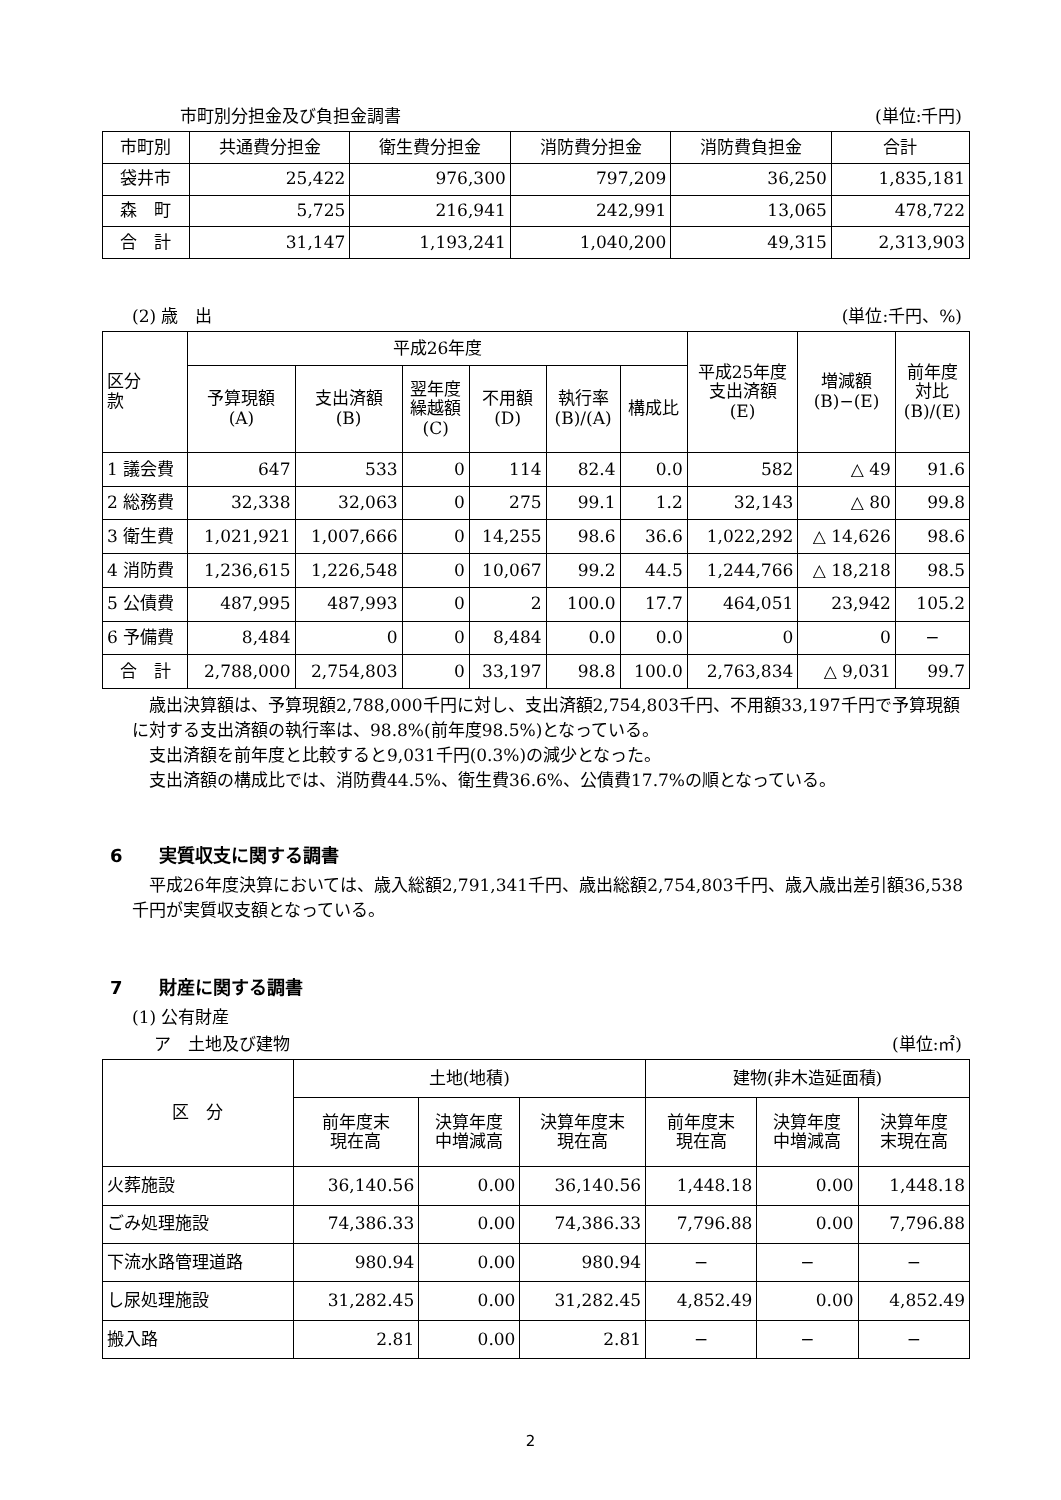市町別分担金及び負担金調書 (単位:千円)
| 市町別 | 共通費分担金 | 衛生費分担金 | 消防費分担金 | 消防費負担金 | 合計 |
| --- | --- | --- | --- | --- | --- |
| 袋井市 | 25,422 | 976,300 | 797,209 | 36,250 | 1,835,181 |
| 森 町 | 5,725 | 216,941 | 242,991 | 13,065 | 478,722 |
| 合 計 | 31,147 | 1,193,241 | 1,040,200 | 49,315 | 2,313,903 |
(2) 歳　出 (単位:千円、%)
| 区分 款 | 平成26年度 | | | | | | 平成25年度 支出済額 (E) | 増減額 (B)−(E) | 前年度 対比 (B)/(E) |
| --- | --- | --- | --- | --- | --- | --- | --- | --- | --- |
| | 予算現額 (A) | 支出済額 (B) | 翌年度 繰越額 (C) | 不用額 (D) | 執行率 (B)/(A) | 構成比 | | | |
| 1 議会費 | 647 | 533 | 0 | 114 | 82.4 | 0.0 | 582 | △ 49 | 91.6 |
| 2 総務費 | 32,338 | 32,063 | 0 | 275 | 99.1 | 1.2 | 32,143 | △ 80 | 99.8 |
| 3 衛生費 | 1,021,921 | 1,007,666 | 0 | 14,255 | 98.6 | 36.6 | 1,022,292 | △ 14,626 | 98.6 |
| 4 消防費 | 1,236,615 | 1,226,548 | 0 | 10,067 | 99.2 | 44.5 | 1,244,766 | △ 18,218 | 98.5 |
| 5 公債費 | 487,995 | 487,993 | 0 | 2 | 100.0 | 17.7 | 464,051 | 23,942 | 105.2 |
| 6 予備費 | 8,484 | 0 | 0 | 8,484 | 0.0 | 0.0 | 0 | 0 | − |
| 合 計 | 2,788,000 | 2,754,803 | 0 | 33,197 | 98.8 | 100.0 | 2,763,834 | △ 9,031 | 99.7 |
　歳出決算額は、予算現額2,788,000千円に対し、支出済額2,754,803千円、不用額33,197千円で予算現額に対する支出済額の執行率は、98.8%(前年度98.5%)となっている。
　支出済額を前年度と比較すると9,031千円(0.3%)の減少となった。
　支出済額の構成比では、消防費44.5%、衛生費36.6%、公債費17.7%の順となっている。
6　　実質収支に関する調書
　平成26年度決算においては、歳入総額2,791,341千円、歳出総額2,754,803千円、歳入歳出差引額36,538千円が実質収支額となっている。
7　　財産に関する調書
(1) 公有財産
ア　土地及び建物 (単位:㎡)
| 区 分 | 土地(地積) | | | 建物(非木造延面積) | | |
| --- | --- | --- | --- | --- | --- | --- |
| | 前年度末 現在高 | 決算年度 中増減高 | 決算年度末 現在高 | 前年度末 現在高 | 決算年度 中増減高 | 決算年度 末現在高 |
| 火葬施設 | 36,140.56 | 0.00 | 36,140.56 | 1,448.18 | 0.00 | 1,448.18 |
| ごみ処理施設 | 74,386.33 | 0.00 | 74,386.33 | 7,796.88 | 0.00 | 7,796.88 |
| 下流水路管理道路 | 980.94 | 0.00 | 980.94 | − | − | − |
| し尿処理施設 | 31,282.45 | 0.00 | 31,282.45 | 4,852.49 | 0.00 | 4,852.49 |
| 搬入路 | 2.81 | 0.00 | 2.81 | − | − | − |
2